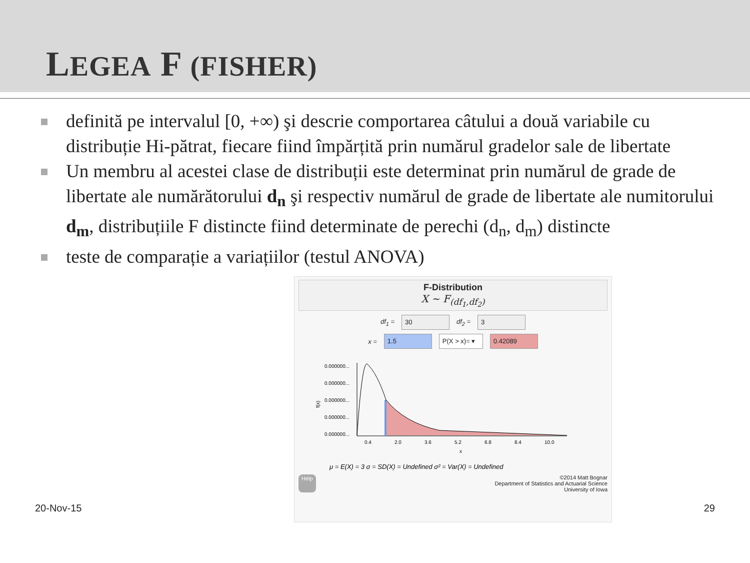LEGEA F (FISHER)
definită pe intervalul [0, +∞) şi descrie comportarea câtului a două variabile cu distribuție Hi-pătrat, fiecare fiind împărțită prin numărul gradelor sale de libertate
Un membru al acestei clase de distribuții este determinat prin numărul de grade de libertate ale numărătorului d<sub>n</sub> şi respectiv numărul de grade de libertate ale numitorului d<sub>m</sub>, distribuțiile F distincte fiind determinate de perechi (d<sub>n</sub>, d<sub>m</sub>) distincte
teste de comparație a variațiilor (testul ANOVA)
F-Distribution
X ~ F<sub>(df<sub>1</sub>,df<sub>2</sub>)</sub>
df<sub>1</sub> =
30
df<sub>2</sub> =
3
x =
1.5
P(X > x)= ▾
0.42089
0.000000...
0.000000...
0.000000...
0.000000...
0.000000...
f(x)
0.4
2.0
3.6
5.2
6.8
8.4
10.0
x
μ = E(X) = 3 σ = SD(X) = Undefined σ² = Var(X) = Undefined
Help ©2014 Matt Bognar
Department of Statistics and Actuarial Science
University of Iowa
20-Nov-15 29